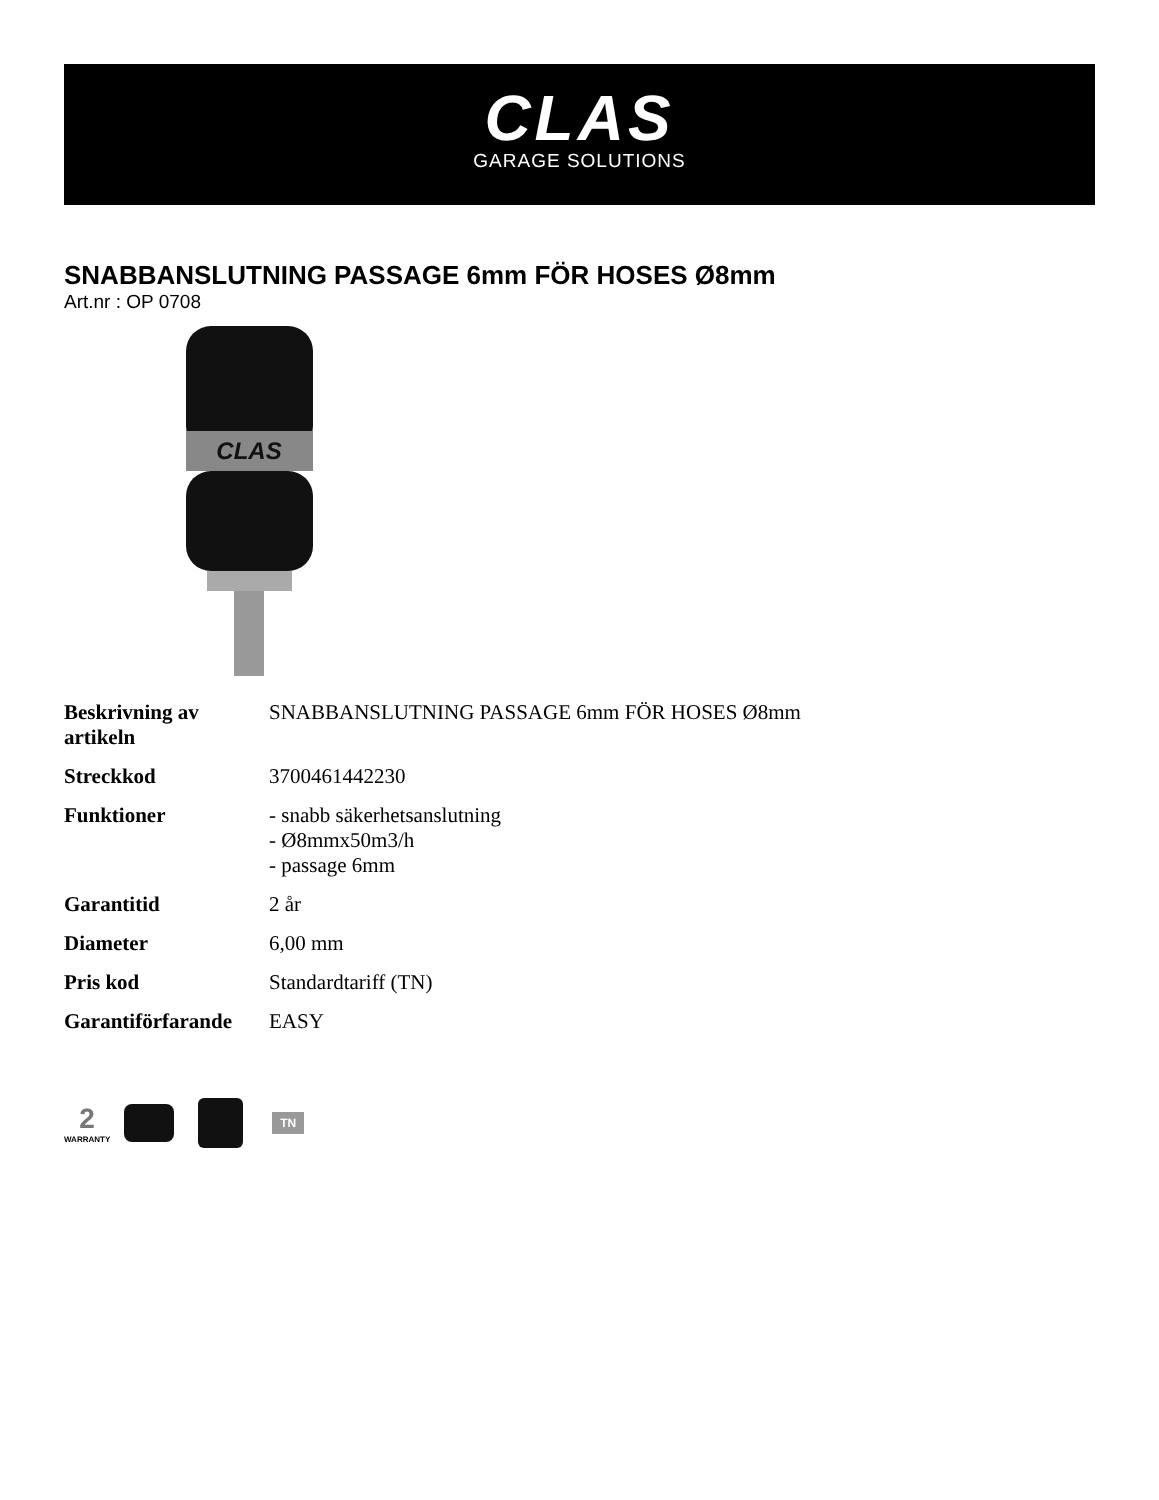CLAS
GARAGE SOLUTIONS
SNABBANSLUTNING PASSAGE 6mm FÖR HOSES Ø8mm
Art.nr : OP 0708
CLAS
| Beskrivning av artikeln | SNABBANSLUTNING PASSAGE 6mm FÖR HOSES Ø8mm |
| Streckkod | 3700461442230 |
| Funktioner | - snabb säkerhetsanslutning - Ø8mmx50m3/h - passage 6mm |
| Garantitid | 2 år |
| Diameter | 6,00 mm |
| Pris kod | Standardtariff (TN) |
| Garantiförfarande | EASY |
2
WARRANTY
TN